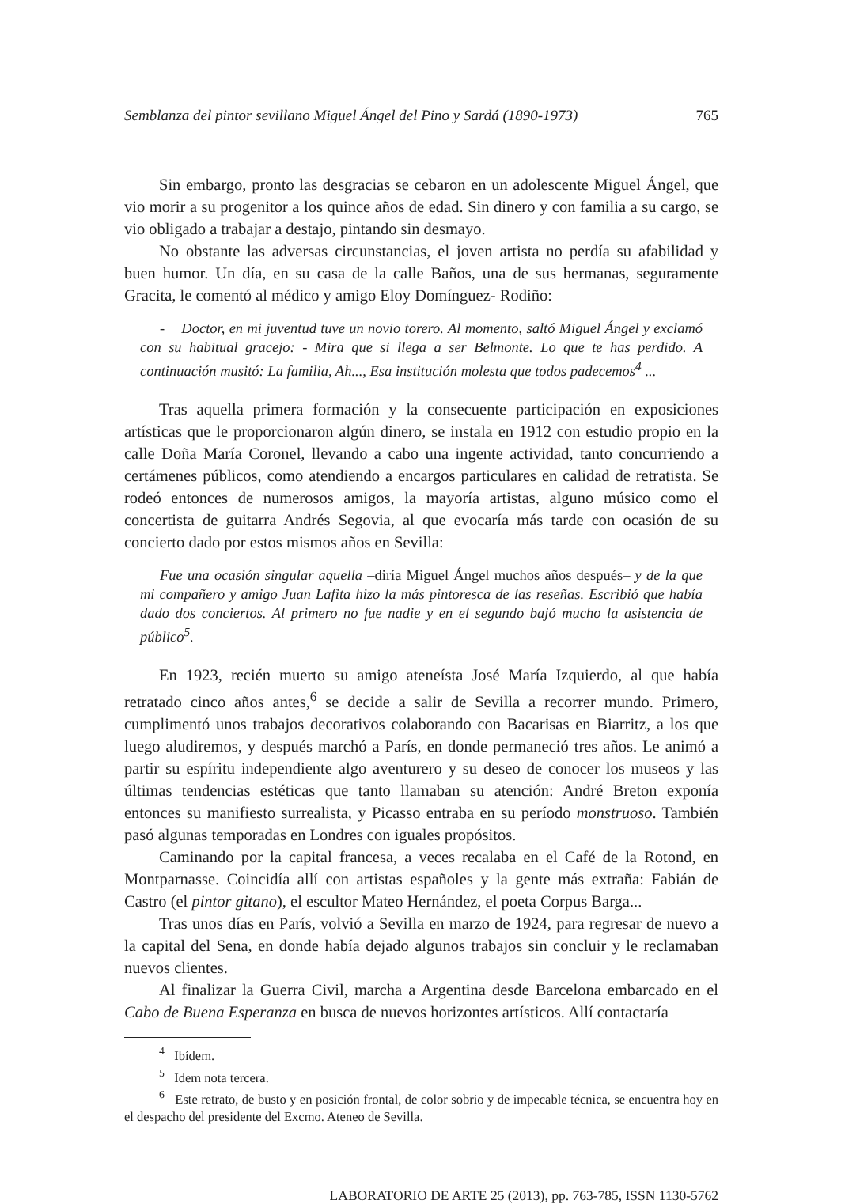Semblanza del pintor sevillano Miguel Ángel del Pino y Sardá (1890-1973) 765
Sin embargo, pronto las desgracias se cebaron en un adolescente Miguel Ángel, que vio morir a su progenitor a los quince años de edad. Sin dinero y con familia a su cargo, se vio obligado a trabajar a destajo, pintando sin desmayo.
No obstante las adversas circunstancias, el joven artista no perdía su afabilidad y buen humor. Un día, en su casa de la calle Baños, una de sus hermanas, seguramente Gracita, le comentó al médico y amigo Eloy Domínguez- Rodiño:
- Doctor, en mi juventud tuve un novio torero. Al momento, saltó Miguel Ángel y exclamó con su habitual gracejo: - Mira que si llega a ser Belmonte. Lo que te has perdido. A continuación musitó: La familia, Ah..., Esa institución molesta que todos padecemos<sup>4</sup> ...
Tras aquella primera formación y la consecuente participación en exposiciones artísticas que le proporcionaron algún dinero, se instala en 1912 con estudio propio en la calle Doña María Coronel, llevando a cabo una ingente actividad, tanto concurriendo a certámenes públicos, como atendiendo a encargos particulares en calidad de retratista. Se rodeó entonces de numerosos amigos, la mayoría artistas, alguno músico como el concertista de guitarra Andrés Segovia, al que evocaría más tarde con ocasión de su concierto dado por estos mismos años en Sevilla:
Fue una ocasión singular aquella –diría Miguel Ángel muchos años después– y de la que mi compañero y amigo Juan Lafita hizo la más pintoresca de las reseñas. Escribió que había dado dos conciertos. Al primero no fue nadie y en el segundo bajó mucho la asistencia de público<sup>5</sup>.
En 1923, recién muerto su amigo ateneísta José María Izquierdo, al que había retratado cinco años antes,<sup>6</sup> se decide a salir de Sevilla a recorrer mundo. Primero, cumplimentó unos trabajos decorativos colaborando con Bacarisas en Biarritz, a los que luego aludiremos, y después marchó a París, en donde permaneció tres años. Le animó a partir su espíritu independiente algo aventurero y su deseo de conocer los museos y las últimas tendencias estéticas que tanto llamaban su atención: André Breton exponía entonces su manifiesto surrealista, y Picasso entraba en su período monstruoso. También pasó algunas temporadas en Londres con iguales propósitos.
Caminando por la capital francesa, a veces recalaba en el Café de la Rotond, en Montparnasse. Coincidía allí con artistas españoles y la gente más extraña: Fabián de Castro (el pintor gitano), el escultor Mateo Hernández, el poeta Corpus Barga...
Tras unos días en París, volvió a Sevilla en marzo de 1924, para regresar de nuevo a la capital del Sena, en donde había dejado algunos trabajos sin concluir y le reclamaban nuevos clientes.
Al finalizar la Guerra Civil, marcha a Argentina desde Barcelona embarcado en el Cabo de Buena Esperanza en busca de nuevos horizontes artísticos. Allí contactaría
<sup>4</sup> Ibídem.
<sup>5</sup> Idem nota tercera.
<sup>6</sup> Este retrato, de busto y en posición frontal, de color sobrio y de impecable técnica, se encuentra hoy en el despacho del presidente del Excmo. Ateneo de Sevilla.
LABORATORIO DE ARTE 25 (2013), pp. 763-785, ISSN 1130-5762